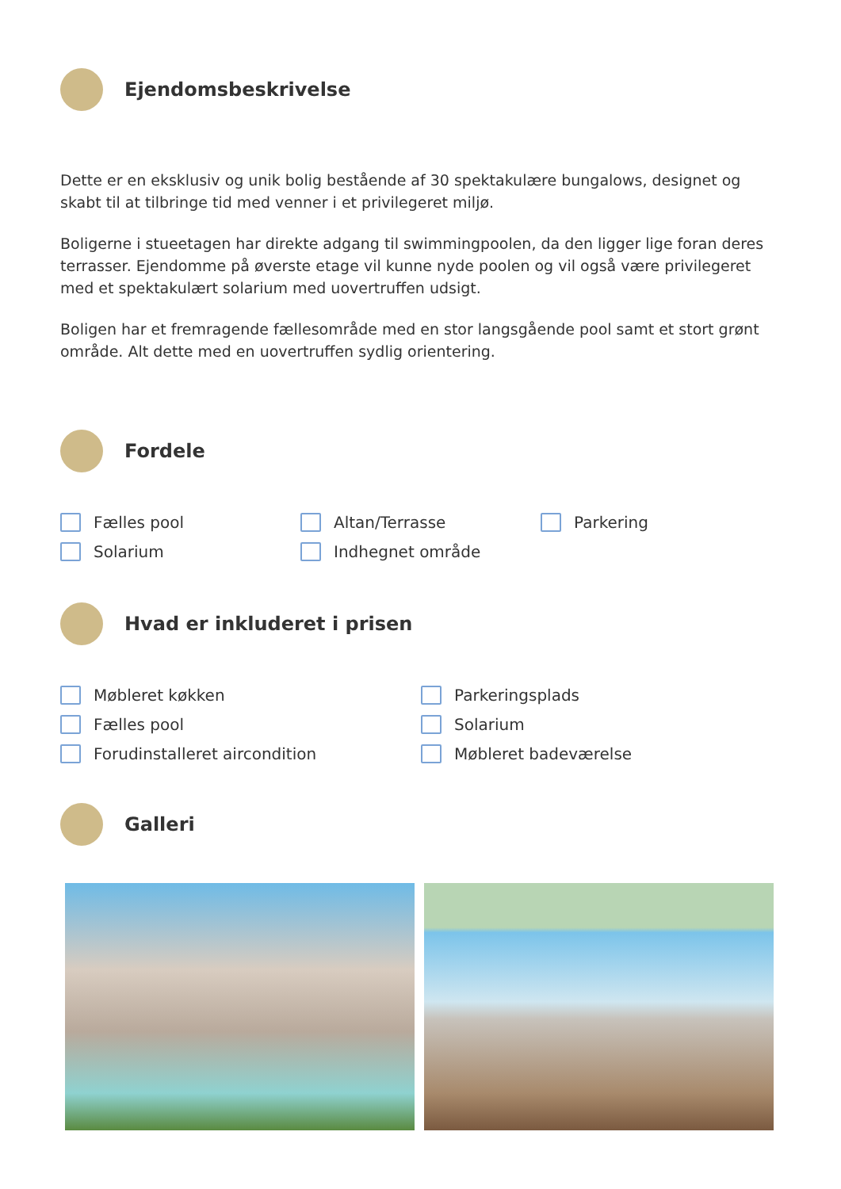Ejendomsbeskrivelse
Dette er en eksklusiv og unik bolig bestående af 30 spektakulære bungalows, designet og skabt til at tilbringe tid med venner i et privilegeret miljø.
Boligerne i stueetagen har direkte adgang til swimmingpoolen, da den ligger lige foran deres terrasser. Ejendomme på øverste etage vil kunne nyde poolen og vil også være privilegeret med et spektakulært solarium med uovertruffen udsigt.
Boligen har et fremragende fællesområde med en stor langsgående pool samt et stort grønt område. Alt dette med en uovertruffen sydlig orientering.
Fordele
Fælles pool
Altan/Terrasse
Parkering
Solarium
Indhegnet område
Hvad er inkluderet i prisen
Møbleret køkken
Parkeringsplads
Fælles pool
Solarium
Forudinstalleret aircondition
Møbleret badeværelse
Galleri